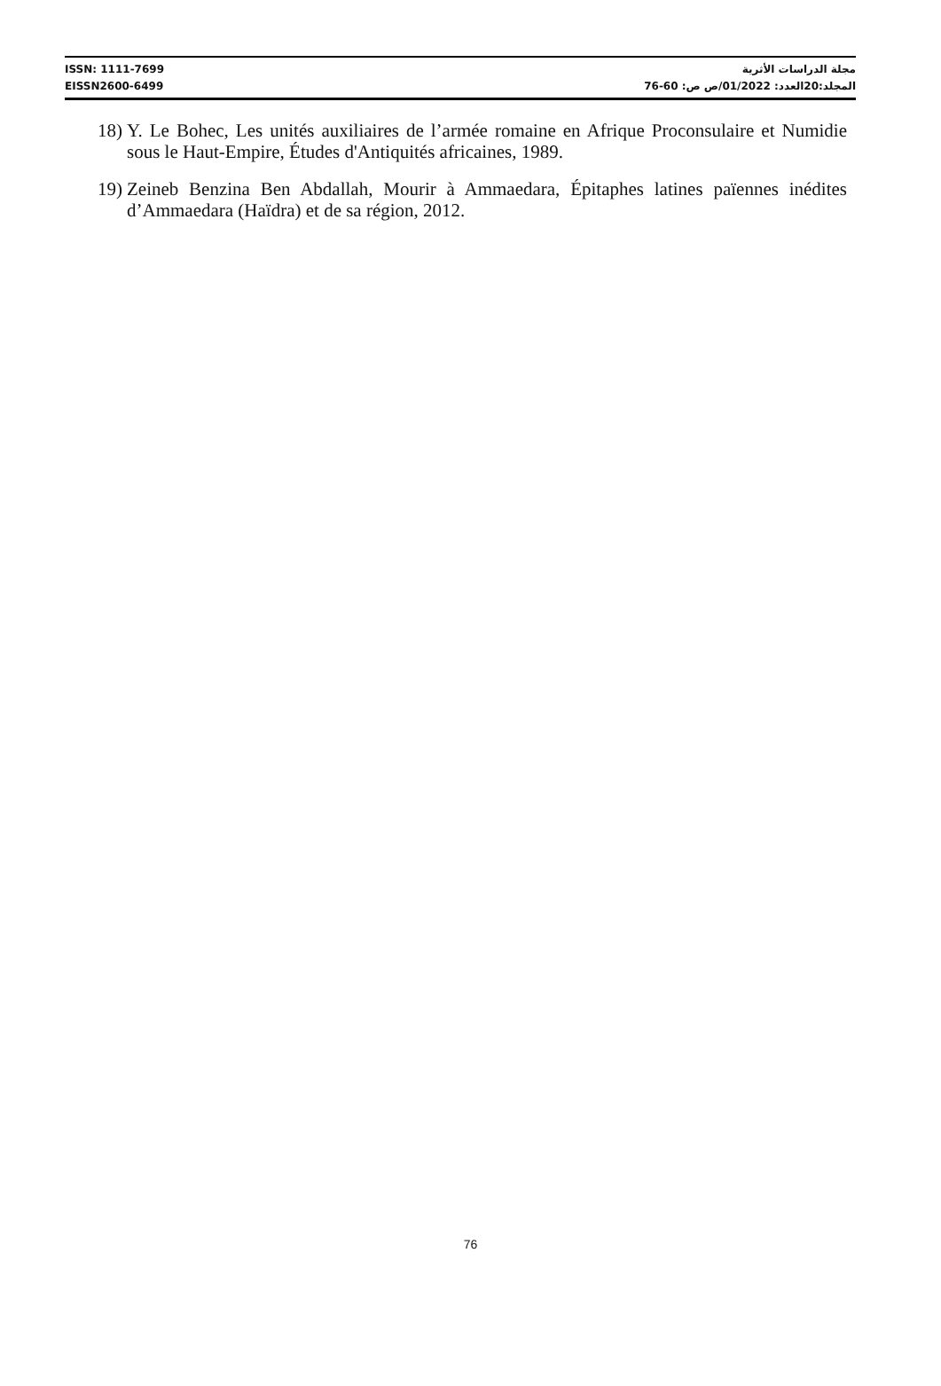ISSN: 1111-7699 مجلة الدراسات الأثرية
EISSN2600-6499 المجلد:20العدد: 01/2022/ص ص: 60-76
18) Y. Le Bohec, Les unités auxiliaires de l’armée romaine en Afrique Proconsulaire et Numidie sous le Haut-Empire, Études d'Antiquités africaines, 1989.
19) Zeineb Benzina Ben Abdallah, Mourir à Ammaedara, Épitaphes latines païennes inédites d’Ammaedara (Haïdra) et de sa région, 2012.
76